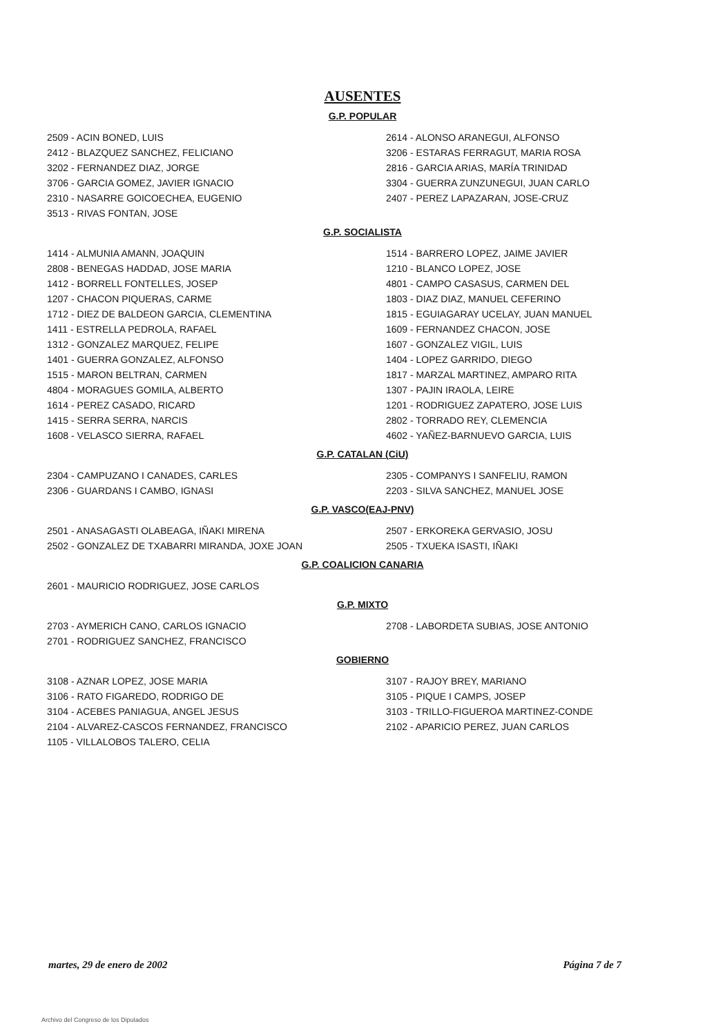AUSENTES
G.P. POPULAR
2509 - ACIN BONED, LUIS
2412 - BLAZQUEZ SANCHEZ, FELICIANO
3202 - FERNANDEZ DIAZ, JORGE
3706 - GARCIA GOMEZ, JAVIER IGNACIO
2310 - NASARRE GOICOECHEA, EUGENIO
3513 - RIVAS FONTAN, JOSE
2614 - ALONSO ARANEGUI, ALFONSO
3206 - ESTARAS FERRAGUT, MARIA ROSA
2816 - GARCIA ARIAS, MARÍA TRINIDAD
3304 - GUERRA ZUNZUNEGUI, JUAN CARLO
2407 - PEREZ LAPAZARAN, JOSE-CRUZ
G.P. SOCIALISTA
1414 - ALMUNIA AMANN, JOAQUIN
2808 - BENEGAS HADDAD, JOSE MARIA
1412 - BORRELL FONTELLES, JOSEP
1207 - CHACON PIQUERAS, CARME
1712 - DIEZ DE BALDEON GARCIA, CLEMENTINA
1411 - ESTRELLA PEDROLA, RAFAEL
1312 - GONZALEZ MARQUEZ, FELIPE
1401 - GUERRA GONZALEZ, ALFONSO
1515 - MARON BELTRAN, CARMEN
4804 - MORAGUES GOMILA, ALBERTO
1614 - PEREZ CASADO, RICARD
1415 - SERRA SERRA, NARCIS
1608 - VELASCO SIERRA, RAFAEL
1514 - BARRERO LOPEZ, JAIME JAVIER
1210 - BLANCO LOPEZ, JOSE
4801 - CAMPO CASASUS, CARMEN DEL
1803 - DIAZ DIAZ, MANUEL CEFERINO
1815 - EGUIAGARAY UCELAY, JUAN MANUEL
1609 - FERNANDEZ CHACON, JOSE
1607 - GONZALEZ VIGIL, LUIS
1404 - LOPEZ GARRIDO, DIEGO
1817 - MARZAL MARTINEZ, AMPARO RITA
1307 - PAJIN IRAOLA, LEIRE
1201 - RODRIGUEZ ZAPATERO, JOSE LUIS
2802 - TORRADO REY, CLEMENCIA
4602 - YAÑEZ-BARNUEVO GARCIA, LUIS
G.P. CATALAN (CiU)
2304 - CAMPUZANO I CANADES, CARLES
2306 - GUARDANS I CAMBO, IGNASI
2305 - COMPANYS I SANFELIU, RAMON
2203 - SILVA SANCHEZ, MANUEL JOSE
G.P. VASCO(EAJ-PNV)
2501 - ANASAGASTI OLABEAGA, IÑAKI MIRENA
2502 - GONZALEZ DE TXABARRI MIRANDA, JOXE JOAN
2507 - ERKOREKA GERVASIO, JOSU
2505 - TXUEKA ISASTI, IÑAKI
G.P. COALICION CANARIA
2601 - MAURICIO RODRIGUEZ, JOSE CARLOS
G.P. MIXTO
2703 - AYMERICH CANO, CARLOS IGNACIO
2701 - RODRIGUEZ SANCHEZ, FRANCISCO
2708 - LABORDETA SUBIAS, JOSE ANTONIO
GOBIERNO
3108 - AZNAR LOPEZ, JOSE MARIA
3106 - RATO FIGAREDO, RODRIGO DE
3104 - ACEBES PANIAGUA, ANGEL JESUS
2104 - ALVAREZ-CASCOS FERNANDEZ, FRANCISCO
1105 - VILLALOBOS TALERO, CELIA
3107 - RAJOY BREY, MARIANO
3105 - PIQUE I CAMPS, JOSEP
3103 - TRILLO-FIGUEROA MARTINEZ-CONDE
2102 - APARICIO PEREZ, JUAN CARLOS
martes, 29 de enero de 2002 Página 7 de 7
Archivo del Congreso de los Diputados